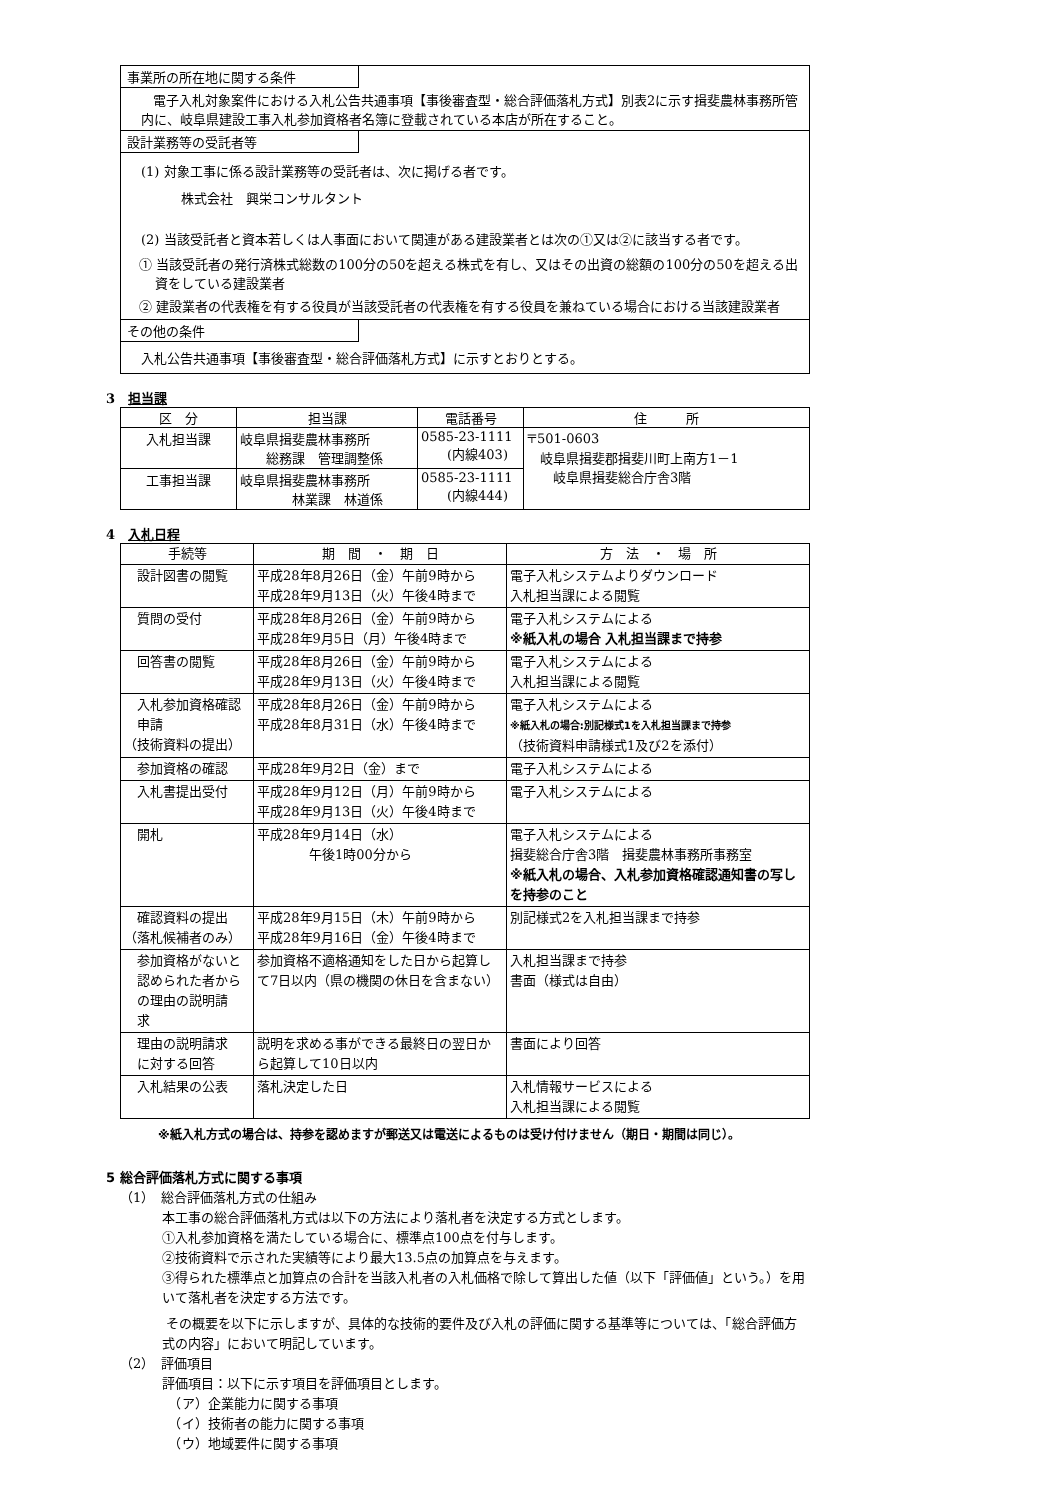事業所の所在地に関する条件
電子入札対象案件における入札公告共通事項【事後審査型・総合評価落札方式】別表2に示す揖斐農林事務所管内に、岐阜県建設工事入札参加資格者名簿に登載されている本店が所在すること。
設計業務等の受託者等
(1) 対象工事に係る設計業務等の受託者は、次に掲げる者です。
株式会社　興栄コンサルタント
(2) 当該受託者と資本若しくは人事面において関連がある建設業者とは次の①又は②に該当する者です。
① 当該受託者の発行済株式総数の100分の50を超える株式を有し、又はその出資の総額の100分の50を超える出資をしている建設業者
② 建設業者の代表権を有する役員が当該受託者の代表権を有する役員を兼ねている場合における当該建設業者
その他の条件
入札公告共通事項【事後審査型・総合評価落札方式】に示すとおりとする。
3　担当課
| 区 分 | 担当課 | 電話番号 | 住 所 |
| --- | --- | --- | --- |
| 入札担当課 | 岐阜県揖斐農林事務所 総務課 管理調整係 | 0585-23-1111 (内線403) | 〒501-0603 岐阜県揖斐郡揖斐川町上南方1－1 岐阜県揖斐総合庁舎3階 |
| 工事担当課 | 岐阜県揖斐農林事務所 林業課 林道係 | 0585-23-1111 (内線444) | |
4　入札日程
| 手続等 | 期 間 ・ 期 日 | 方 法 ・ 場 所 |
| --- | --- | --- |
| 設計図書の閲覧 | 平成28年8月26日（金）午前9時から 平成28年9月13日（火）午後4時まで | 電子入札システムよりダウンロード 入札担当課による閲覧 |
| 質問の受付 | 平成28年8月26日（金）午前9時から 平成28年9月5日（月）午後4時まで | 電子入札システムによる ※紙入札の場合 入札担当課まで持参 |
| 回答書の閲覧 | 平成28年8月26日（金）午前9時から 平成28年9月13日（火）午後4時まで | 電子入札システムによる 入札担当課による閲覧 |
| 入札参加資格確認 申請 （技術資料の提出） | 平成28年8月26日（金）午前9時から 平成28年8月31日（水）午後4時まで | 電子入札システムによる ※紙入札の場合:別記様式1を入札担当課まで持参 （技術資料申請様式1及び2を添付） |
| 参加資格の確認 | 平成28年9月2日（金）まで | 電子入札システムによる |
| 入札書提出受付 | 平成28年9月12日（月）午前9時から 平成28年9月13日（火）午後4時まで | 電子入札システムによる |
| 開札 | 平成28年9月14日（水） 午後1時00分から | 電子入札システムによる 揖斐総合庁舎3階 揖斐農林事務所事務室 ※紙入札の場合、入札参加資格確認通知書の写しを持参のこと |
| 確認資料の提出 （落札候補者のみ） | 平成28年9月15日（木）午前9時から 平成28年9月16日（金）午後4時まで | 別記様式2を入札担当課まで持参 |
| 参加資格がないと 認められた者から の理由の説明請 求 | 参加資格不適格通知をした日から起算して7日以内（県の機関の休日を含まない） | 入札担当課まで持参 書面（様式は自由） |
| 理由の説明請求 に対する回答 | 説明を求める事ができる最終日の翌日から起算して10日以内 | 書面により回答 |
| 入札結果の公表 | 落札決定した日 | 入札情報サービスによる 入札担当課による閲覧 |
※紙入札方式の場合は、持参を認めますが郵送又は電送によるものは受け付けません（期日・期間は同じ）。
5 総合評価落札方式に関する事項
（1）　総合評価落札方式の仕組み
本工事の総合評価落札方式は以下の方法により落札者を決定する方式とします。
①入札参加資格を満たしている場合に、標準点100点を付与します。
②技術資料で示された実績等により最大13.5点の加算点を与えます。
③得られた標準点と加算点の合計を当該入札者の入札価格で除して算出した値（以下「評価値」という。）を用いて落札者を決定する方法です。
その概要を以下に示しますが、具体的な技術的要件及び入札の評価に関する基準等については、「総合評価方式の内容」において明記しています。
（2）　評価項目
評価項目：以下に示す項目を評価項目とします。
　（ア）企業能力に関する事項
　（イ）技術者の能力に関する事項
　（ウ）地域要件に関する事項